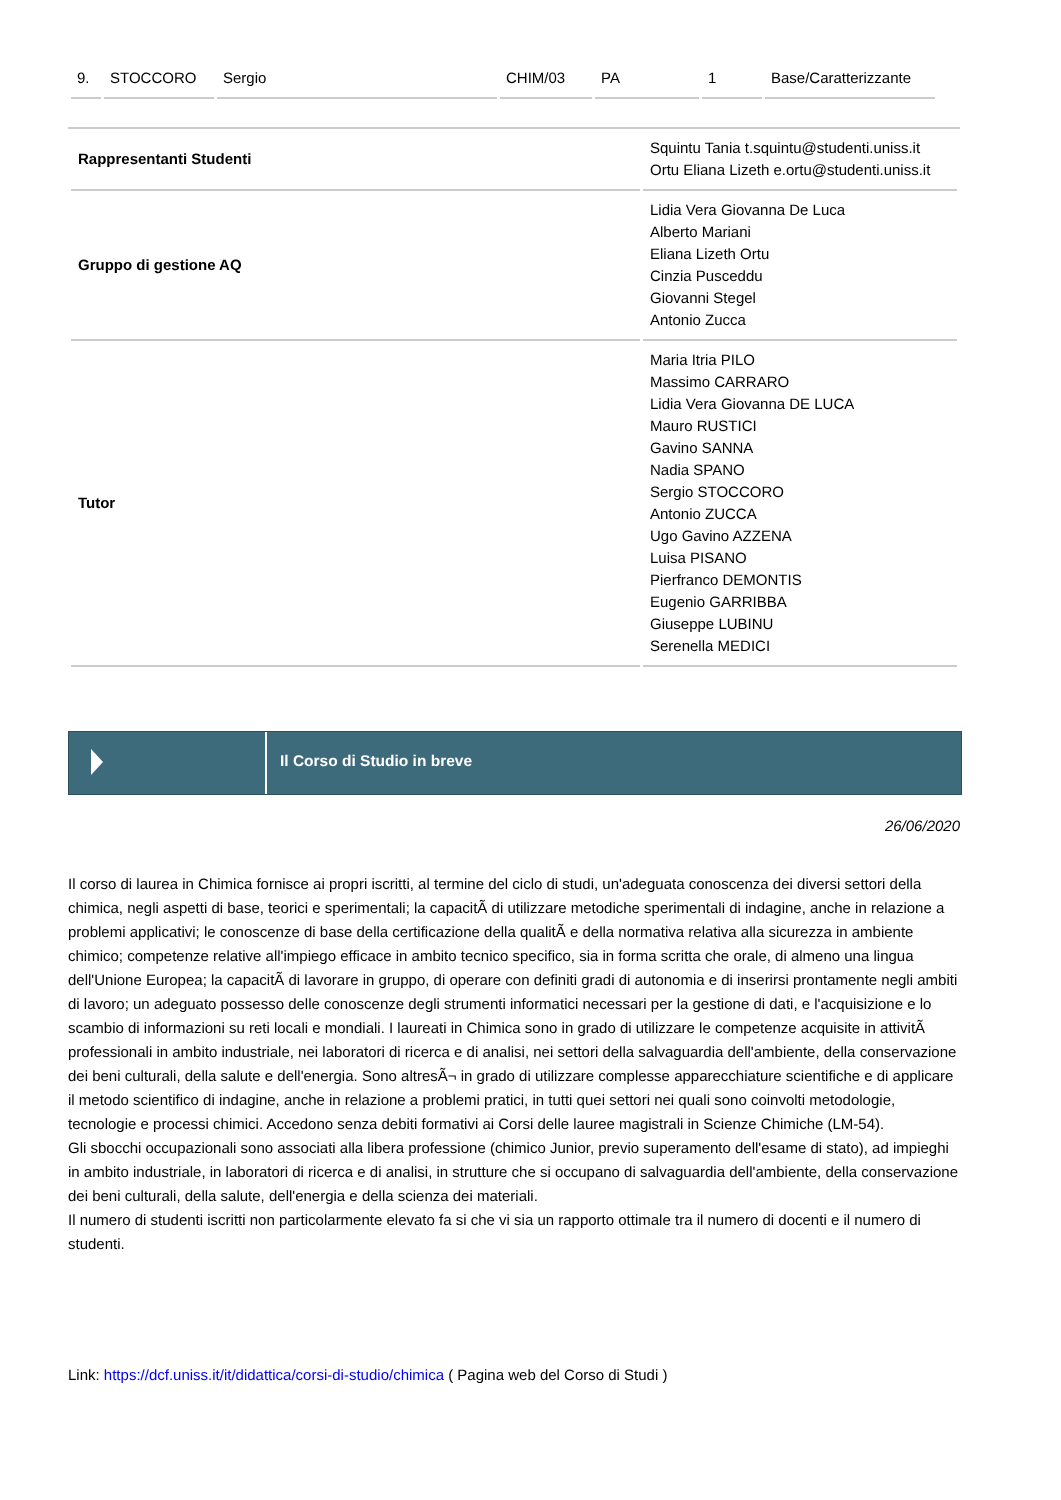| 9. | STOCCORO | Sergio | CHIM/03 | PA | 1 | Base/Caratterizzante |
| Rappresentanti Studenti | Squintu Tania t.squintu@studenti.uniss.it Ortu Eliana Lizeth e.ortu@studenti.uniss.it |
| Gruppo di gestione AQ | Lidia Vera Giovanna De Luca Alberto Mariani Eliana Lizeth Ortu Cinzia Pusceddu Giovanni Stegel Antonio Zucca |
| Tutor | Maria Itria PILO Massimo CARRARO Lidia Vera Giovanna DE LUCA Mauro RUSTICI Gavino SANNA Nadia SPANO Sergio STOCCORO Antonio ZUCCA Ugo Gavino AZZENA Luisa PISANO Pierfranco DEMONTIS Eugenio GARRIBBA Giuseppe LUBINU Serenella MEDICI |
Il Corso di Studio in breve
26/06/2020
Il corso di laurea in Chimica fornisce ai propri iscritti, al termine del ciclo di studi, un'adeguata conoscenza dei diversi settori della chimica, negli aspetti di base, teorici e sperimentali; la capacitÃ di utilizzare metodiche sperimentali di indagine, anche in relazione a problemi applicativi; le conoscenze di base della certificazione della qualitÃ e della normativa relativa alla sicurezza in ambiente chimico; competenze relative all'impiego efficace in ambito tecnico specifico, sia in forma scritta che orale, di almeno una lingua dell'Unione Europea; la capacitÃ di lavorare in gruppo, di operare con definiti gradi di autonomia e di inserirsi prontamente negli ambiti di lavoro; un adeguato possesso delle conoscenze degli strumenti informatici necessari per la gestione di dati, e l'acquisizione e lo scambio di informazioni su reti locali e mondiali. I laureati in Chimica sono in grado di utilizzare le competenze acquisite in attivitÃ professionali in ambito industriale, nei laboratori di ricerca e di analisi, nei settori della salvaguardia dell'ambiente, della conservazione dei beni culturali, della salute e dell'energia. Sono altresÃ¬ in grado di utilizzare complesse apparecchiature scientifiche e di applicare il metodo scientifico di indagine, anche in relazione a problemi pratici, in tutti quei settori nei quali sono coinvolti metodologie, tecnologie e processi chimici. Accedono senza debiti formativi ai Corsi delle lauree magistrali in Scienze Chimiche (LM-54).
Gli sbocchi occupazionali sono associati alla libera professione (chimico Junior, previo superamento dell'esame di stato), ad impieghi in ambito industriale, in laboratori di ricerca e di analisi, in strutture che si occupano di salvaguardia dell'ambiente, della conservazione dei beni culturali, della salute, dell'energia e della scienza dei materiali.
Il numero di studenti iscritti non particolarmente elevato fa si che vi sia un rapporto ottimale tra il numero di docenti e il numero di studenti.
Link: https://dcf.uniss.it/it/didattica/corsi-di-studio/chimica ( Pagina web del Corso di Studi )